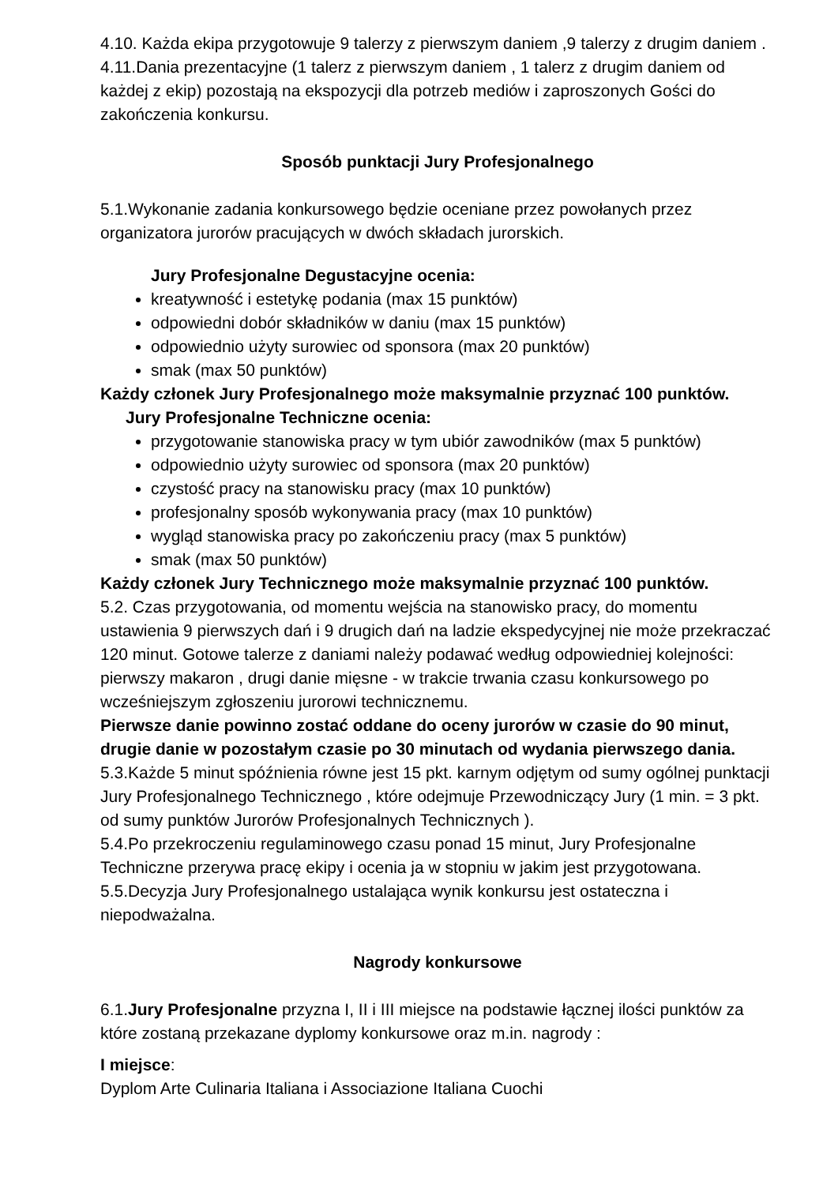4.10. Każda ekipa przygotowuje 9 talerzy z pierwszym daniem ,9 talerzy z drugim daniem .
4.11.Dania prezentacyjne (1 talerz z pierwszym daniem , 1 talerz z drugim daniem od każdej z ekip) pozostają na ekspozycji dla potrzeb mediów i zaproszonych Gości do zakończenia konkursu.
Sposób punktacji Jury Profesjonalnego
5.1.Wykonanie zadania konkursowego będzie oceniane przez powołanych przez organizatora jurorów pracujących w dwóch składach jurorskich.
Jury Profesjonalne Degustacyjne ocenia:
kreatywność i estetykę podania (max 15 punktów)
odpowiedni dobór składników w daniu (max 15 punktów)
odpowiednio użyty surowiec od sponsora (max 20 punktów)
smak (max 50 punktów)
Każdy członek Jury Profesjonalnego może maksymalnie przyznać 100 punktów.
Jury Profesjonalne Techniczne ocenia:
przygotowanie stanowiska pracy w tym ubiór zawodników (max 5 punktów)
odpowiednio użyty surowiec od sponsora (max 20 punktów)
czystość pracy na stanowisku pracy (max 10 punktów)
profesjonalny sposób wykonywania pracy (max 10 punktów)
wygląd stanowiska pracy po zakończeniu pracy (max 5 punktów)
smak (max 50 punktów)
Każdy członek Jury Technicznego może maksymalnie przyznać 100 punktów.
5.2. Czas przygotowania, od momentu wejścia na stanowisko pracy, do momentu ustawienia 9 pierwszych dań i 9 drugich dań na ladzie ekspedycyjnej nie może przekraczać 120 minut. Gotowe talerze z daniami należy podawać według odpowiedniej kolejności: pierwszy makaron , drugi danie mięsne - w trakcie trwania czasu konkursowego po wcześniejszym zgłoszeniu jurorowi technicznemu.
Pierwsze danie powinno zostać oddane do oceny jurorów w czasie do 90 minut, drugie danie w pozostałym czasie po 30 minutach od wydania pierwszego dania.
5.3.Każde 5 minut spóźnienia równe jest 15 pkt. karnym odjętym od sumy ogólnej punktacji Jury Profesjonalnego Technicznego , które odejmuje Przewodniczący Jury (1 min. = 3 pkt. od sumy punktów Jurorów Profesjonalnych Technicznych ).
5.4.Po przekroczeniu regulaminowego czasu ponad 15 minut, Jury Profesjonalne Techniczne przerywa pracę ekipy i ocenia ja w stopniu w jakim jest przygotowana.
5.5.Decyzja Jury Profesjonalnego ustalająca wynik konkursu jest ostateczna i niepodważalna.
Nagrody konkursowe
6.1.Jury Profesjonalne przyzna I, II i III miejsce na podstawie łącznej ilości punktów za które zostaną przekazane dyplomy konkursowe oraz m.in. nagrody :
I miejsce:
Dyplom Arte Culinaria Italiana i Associazione Italiana Cuochi